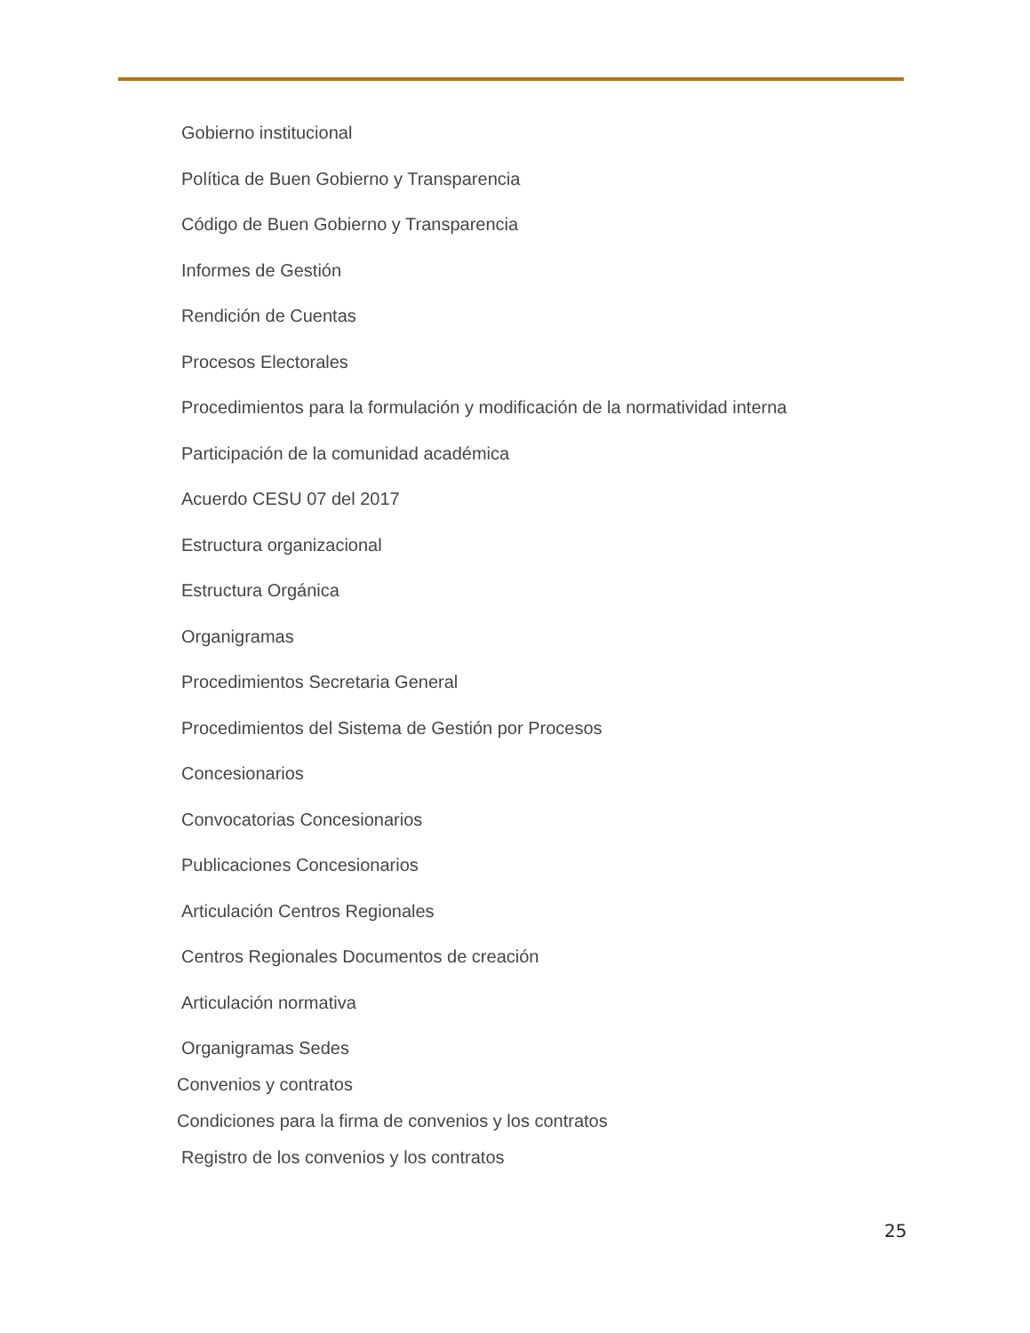Gobierno institucional
Política de Buen Gobierno y Transparencia
Código de Buen Gobierno y Transparencia
Informes de Gestión
Rendición de Cuentas
Procesos Electorales
Procedimientos para la formulación y modificación de la normatividad interna
Participación de la comunidad académica
Acuerdo CESU 07 del 2017
Estructura organizacional
Estructura Orgánica
Organigramas
Procedimientos Secretaria General
Procedimientos del Sistema de Gestión por Procesos
Concesionarios
Convocatorias Concesionarios
Publicaciones Concesionarios
Articulación Centros Regionales
Centros Regionales Documentos de creación
Articulación normativa
Organigramas Sedes
Convenios y contratos
Condiciones para la firma de convenios y los contratos
Registro de los convenios y los contratos
25